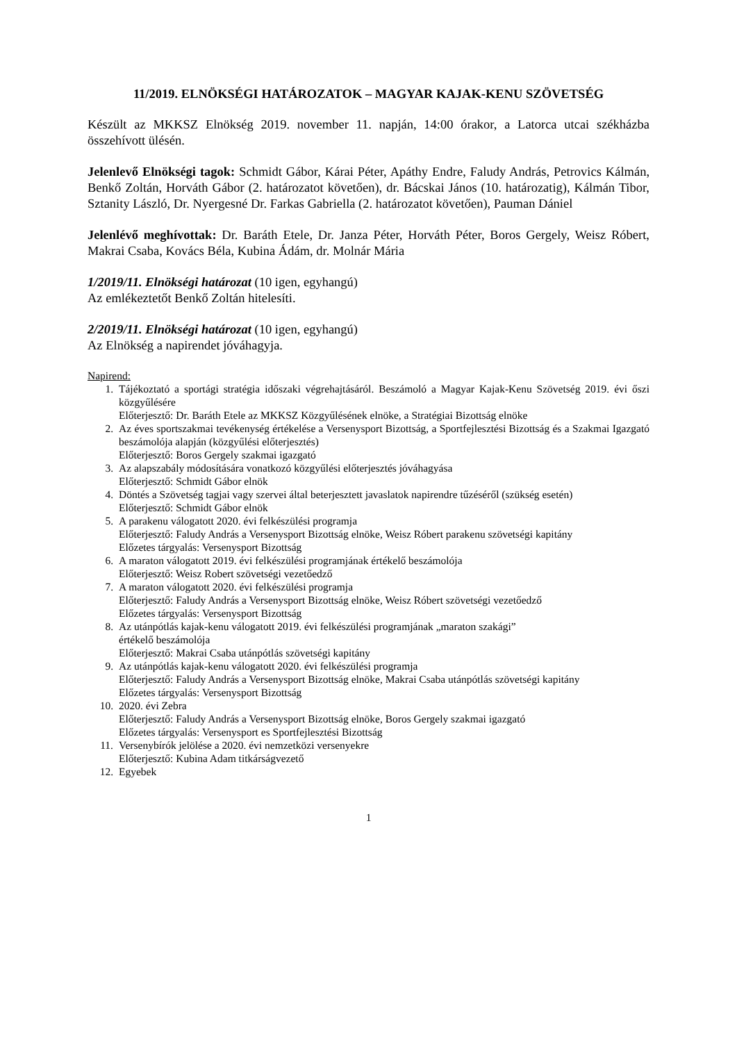11/2019. ELNÖKSÉGI HATÁROZATOK – MAGYAR KAJAK-KENU SZÖVETSÉG
Készült az MKKSZ Elnökség 2019. november 11. napján, 14:00 órakor, a Latorca utcai székházba összehívott ülésén.
Jelenlevő Elnökségi tagok: Schmidt Gábor, Kárai Péter, Apáthy Endre, Faludy András, Petrovics Kálmán, Benkő Zoltán, Horváth Gábor (2. határozatot követően), dr. Bácskai János (10. határozatig), Kálmán Tibor, Sztanity László, Dr. Nyergesné Dr. Farkas Gabriella (2. határozatot követően), Pauman Dániel
Jelenlévő meghívottak: Dr. Baráth Etele, Dr. Janza Péter, Horváth Péter, Boros Gergely, Weisz Róbert, Makrai Csaba, Kovács Béla, Kubina Ádám, dr. Molnár Mária
1/2019/11. Elnökségi határozat (10 igen, egyhangú)
Az emlékeztetőt Benkő Zoltán hitelesíti.
2/2019/11. Elnökségi határozat (10 igen, egyhangú)
Az Elnökség a napirendet jóváhagyja.
Napirend:
1. Tájékoztató a sportági stratégia időszaki végrehajtásáról. Beszámoló a Magyar Kajak-Kenu Szövetség 2019. évi őszi közgyűlésére
Előterjesztő: Dr. Baráth Etele az MKKSZ Közgyűlésének elnöke, a Stratégiai Bizottság elnöke
2. Az éves sportszakmai tevékenység értékelése a Versenysport Bizottság, a Sportfejlesztési Bizottság és a Szakmai Igazgató beszámolója alapján (közgyűlési előterjesztés)
Előterjesztő: Boros Gergely szakmai igazgató
3. Az alapszabály módosítására vonatkozó közgyűlési előterjesztés jóváhagyása
Előterjesztő: Schmidt Gábor elnök
4. Döntés a Szövetség tagjai vagy szervei által beterjesztett javaslatok napirendre tűzéséről (szükség esetén)
Előterjesztő: Schmidt Gábor elnök
5. A parakenu válogatott 2020. évi felkészülési programja
Előterjesztő: Faludy András a Versenysport Bizottság elnöke, Weisz Róbert parakenu szövetségi kapitány
Előzetes tárgyalás: Versenysport Bizottság
6. A maraton válogatott 2019. évi felkészülési programjának értékelő beszámolója
Előterjesztő: Weisz Robert szövetségi vezetőedző
7. A maraton válogatott 2020. évi felkészülési programja
Előterjesztő: Faludy András a Versenysport Bizottság elnöke, Weisz Róbert szövetségi vezetőedző
Előzetes tárgyalás: Versenysport Bizottság
8. Az utánpótlás kajak-kenu válogatott 2019. évi felkészülési programjának „maraton szakági”
értékelő beszámolója
Előterjesztő: Makrai Csaba utánpótlás szövetségi kapitány
9. Az utánpótlás kajak-kenu válogatott 2020. évi felkészülési programja
Előterjesztő: Faludy András a Versenysport Bizottság elnöke, Makrai Csaba utánpótlás szövetségi kapitány
Előzetes tárgyalás: Versenysport Bizottság
10. 2020. évi Zebra
Előterjesztő: Faludy András a Versenysport Bizottság elnöke, Boros Gergely szakmai igazgató
Előzetes tárgyalás: Versenysport es Sportfejlesztési Bizottság
11. Versenybírók jelölése a 2020. évi nemzetközi versenyekre
Előterjesztő: Kubina Adam titkárságvezető
12. Egyebek
1